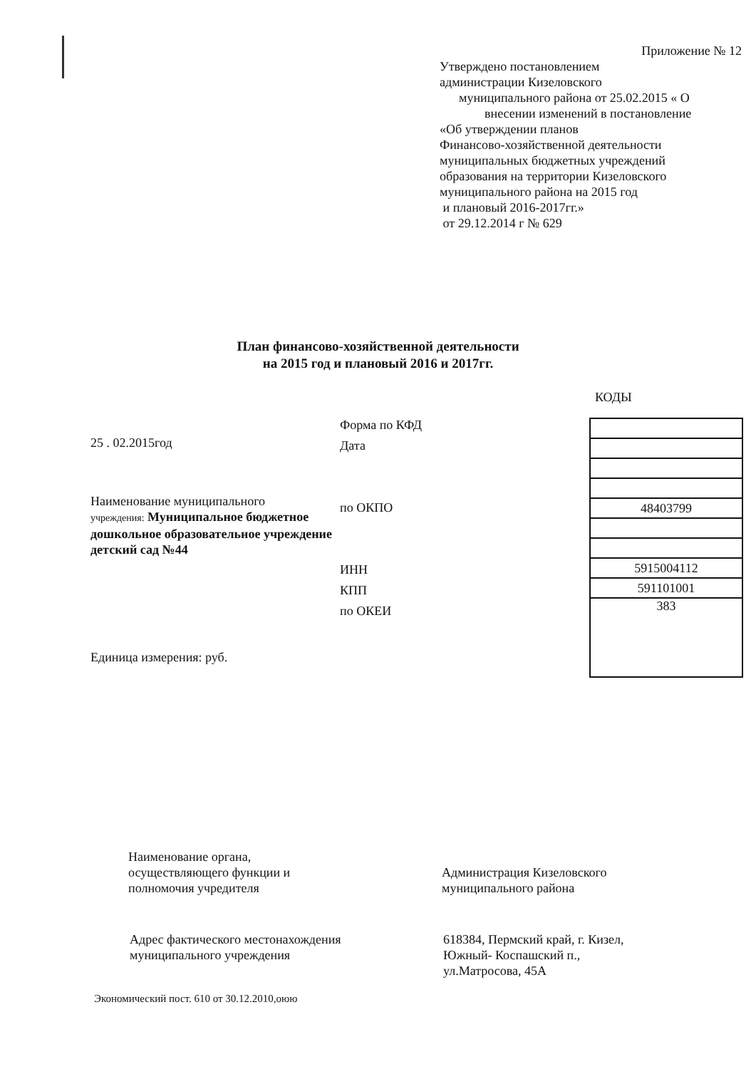Приложение № 12
Утверждено постановлением
администрации Кизеловского
муниципального района от 25.02.2015 « О
внесении изменений в постановление
«Об утверждении планов
Финансово-хозяйственной деятельности
муниципальных бюджетных учреждений
образования на территории Кизеловского
муниципального района на 2015 год
и плановый 2016-2017гг.»
от 29.12.2014 г № 629
План финансово-хозяйственной деятельности
на 2015 год и плановый 2016 и 2017гг.
КОДЫ
25 . 02.2015год
Наименование муниципального
учреждения: Муниципальное бюджетное дошкольное образовательное учреждение детский сад №44
Единица измерения: руб.
Форма по КФД
Дата
по ОКПО
ИНН
КПП
по ОКЕИ
| 48403799 |
| 5915004112 |
| 591101001 |
| 383 |
Наименование органа,
осуществляющего функции и
полномочия учредителя
Администрация Кизеловского
муниципального района
Адрес фактического местонахождения
муниципального учреждения
618384, Пермский край, г. Кизел,
Южный- Коспашский п.,
ул.Матросова, 45А
Экономический пост. 610 от 30.12.2010,оюю